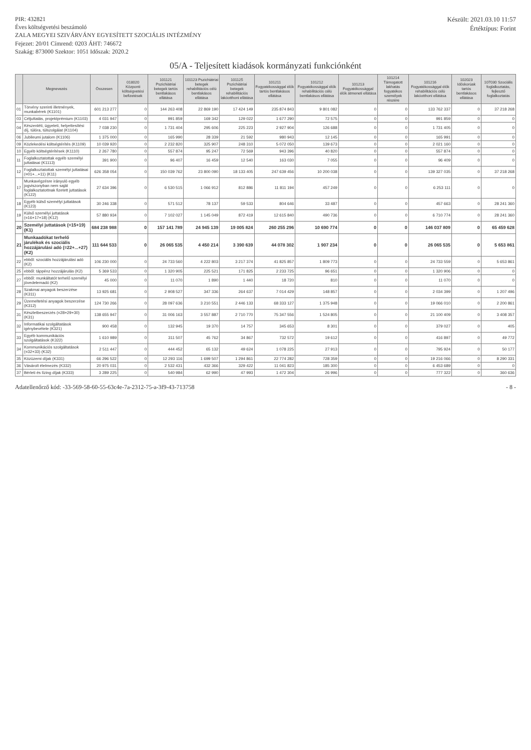PIR: 432821
Éves költségvetési beszámoló
ZALA MEGYEI SZIVÁRVÁNY EGYESÍTETT SZOCIÁLIS INTÉZMÉNY
Fejezet: 20/01 Címrend: 0203 ÁHT: 746672
Szakág: 873000 Szektor: 1051 Időszak: 2020.2
Készült: 2021.03.10 11:57
Értéktípus: Forint
05/A - Teljesített kiadások kormányzati funkciónként
| | Megnevezés | Összesen | 018020 Központi költségvetési befizetések | 101121 Pszichiátriai betegek tartós bentlakásos ellátása | 101123 Pszichiátriai betegek rehabilitációs célú bentlakásos ellátása | 101125 Pszichiátriai betegek rehabilitációs lakóotthoni ellátása | 101211 Fogyatékossággal élők tartós bentlakásos ellátása | 101212 Fogyatékossággal élők rehabilitációs célú bentlakásos ellátása | 101213 Fogyatékossággal élők átmeneti ellátása | 101214 Támogatott lakhatás fogyatékos személyek részére | 101216 Fogyatékossággal élők rehabilitációs célú lakóotthoni ellátása | 102023 Időskorúak tartós bentlakásos ellátása | 107030 Szociális foglalkoztatás, fejlesztő foglalkoztatás |
| --- | --- | --- | --- | --- | --- | --- | --- | --- | --- | --- | --- | --- | --- |
| 01 | Törvény szerinti illetmények, munkabérek (K1101) | 601 213 277 | 0 | 144 263 408 | 22 869 190 | 17 424 149 | 235 874 843 | 9 801 082 | 0 | 0 | 133 762 337 | 0 | 37 218 268 |
| 03 | Céljuttatás, projektprémium (K1103) | 4 031 947 | 0 | 991 859 | 169 342 | 129 022 | 1 677 290 | 72 575 | 0 | 0 | 991 859 | 0 | 0 |
| 04 | Készenléti, ügyeleti, helyettesítési díj, túlóra, túlszolgálat (K1104) | 7 038 230 | 0 | 1 731 404 | 295 606 | 225 223 | 2 927 904 | 126 688 | 0 | 0 | 1 731 405 | 0 | 0 |
| 06 | Jubileumi jutalom (K1106) | 1 375 000 | 0 | 165 990 | 28 339 | 21 592 | 980 943 | 12 145 | 0 | 0 | 165 991 | 0 | 0 |
| 09 | Közlekedési költségtérítés (K1109) | 10 039 920 | 0 | 2 232 820 | 325 907 | 248 310 | 5 072 050 | 139 673 | 0 | 0 | 2 021 160 | 0 | 0 |
| 10 | Egyéb költségtérítések (K1110) | 2 267 780 | 0 | 557 874 | 95 247 | 72 569 | 943 396 | 40 820 | 0 | 0 | 557 874 | 0 | 0 |
| 11 | Foglalkoztatottak egyéb személyi juttatásai (K1113) | 391 900 | 0 | 96 407 | 16 459 | 12 540 | 163 030 | 7 055 | 0 | 0 | 96 409 | 0 | 0 |
| 12 | Foglalkoztatottak személyi juttatásai (=01+...+11) (K11) | 626 358 054 | 0 | 150 039 762 | 23 800 090 | 18 133 405 | 247 639 456 | 10 200 038 | 0 | 0 | 139 327 035 | 0 | 37 218 268 |
| 17 | Munkavégzésre irányuló egyéb jogviszonyban nem saját foglalkoztatottnak fizetett juttatások (K122) | 27 634 396 | 0 | 6 530 515 | 1 066 912 | 812 886 | 11 811 194 | 457 249 | 0 | 0 | 6 253 111 | 0 | 0 |
| 18 | Egyéb külső személyi juttatások (K123) | 30 246 338 | 0 | 571 512 | 78 137 | 59 533 | 804 646 | 33 487 | 0 | 0 | 457 663 | 0 | 28 241 360 |
| 19 | Külső személyi juttatások (=16+17+18) (K12) | 57 880 934 | 0 | 7 102 027 | 1 145 049 | 872 419 | 12 615 840 | 490 736 | 0 | 0 | 6 710 774 | 0 | 28 241 360 |
| 20 | Személyi juttatások (=15+19) (K1) | 684 238 988 | 0 | 157 141 789 | 24 945 139 | 19 005 824 | 260 255 296 | 10 690 774 | 0 | 0 | 146 037 809 | 0 | 65 459 628 |
| 21 | Munkaadókat terhelő járulékok és szociális hozzájárulási adó (=22+...+27) (K2) | 111 644 533 | 0 | 26 065 535 | 4 450 214 | 3 390 639 | 44 078 302 | 1 907 234 | 0 | 0 | 26 065 535 | 0 | 5 653 861 |
| 22 | ebből: szociális hozzájárulási adó (K2) | 106 230 000 | 0 | 24 733 560 | 4 222 803 | 3 217 374 | 41 825 857 | 1 809 773 | 0 | 0 | 24 733 559 | 0 | 5 653 861 |
| 25 | ebből: táppénz hozzájárulás (K2) | 5 369 533 | 0 | 1 320 905 | 225 521 | 171 825 | 2 233 725 | 96 651 | 0 | 0 | 1 320 906 | 0 | 0 |
| 27 | ebből: munkáltatót terhelő személyi jövedelemadó (K2) | 45 000 | 0 | 11 070 | 1 890 | 1 440 | 18 720 | 810 | 0 | 0 | 11 070 | 0 | 0 |
| 28 | Szakmai anyagok beszerzése (K311) | 13 925 681 | 0 | 2 908 527 | 347 336 | 264 637 | 7 014 429 | 148 857 | 0 | 0 | 2 034 399 | 0 | 1 207 496 |
| 29 | Üzemeltetési anyagok beszerzése (K312) | 124 730 266 | 0 | 28 097 636 | 3 210 551 | 2 446 133 | 68 333 127 | 1 375 948 | 0 | 0 | 19 066 010 | 0 | 2 200 861 |
| 31 | Készletbeszerzés (=28+29+30) (K31) | 138 655 947 | 0 | 31 006 163 | 3 557 887 | 2 710 770 | 75 347 556 | 1 524 805 | 0 | 0 | 21 100 409 | 0 | 3 408 357 |
| 32 | Informatikai szolgáltatások igénybevétele (K321) | 900 458 | 0 | 132 945 | 19 370 | 14 757 | 345 653 | 8 301 | 0 | 0 | 379 027 | 0 | 405 |
| 33 | Egyéb kommunikációs szolgáltatások (K322) | 1 610 989 | 0 | 311 507 | 45 762 | 34 867 | 732 572 | 19 612 | 0 | 0 | 416 897 | 0 | 49 772 |
| 34 | Kommunikációs szolgáltatások (=32+33) (K32) | 2 511 447 | 0 | 444 452 | 65 132 | 49 624 | 1 078 225 | 27 913 | 0 | 0 | 795 924 | 0 | 50 177 |
| 35 | Közüzemi díjak (K331) | 66 296 522 | 0 | 12 293 116 | 1 699 507 | 1 294 861 | 22 774 282 | 728 359 | 0 | 0 | 19 216 066 | 0 | 8 290 331 |
| 36 | Vásárolt élelmezés (K332) | 20 975 031 | 0 | 2 532 431 | 432 366 | 329 422 | 11 041 823 | 185 300 | 0 | 0 | 6 453 689 | 0 | 0 |
| 37 | Bérleti és lízing díjak (K333) | 3 289 225 | 0 | 540 984 | 62 990 | 47 993 | 1 472 304 | 26 996 | 0 | 0 | 777 322 | 0 | 360 636 |
Adatellenőrző kód: -33-569-58-60-55-63c4e-7a-2312-75-a-3f9-43-713758
- 8 -